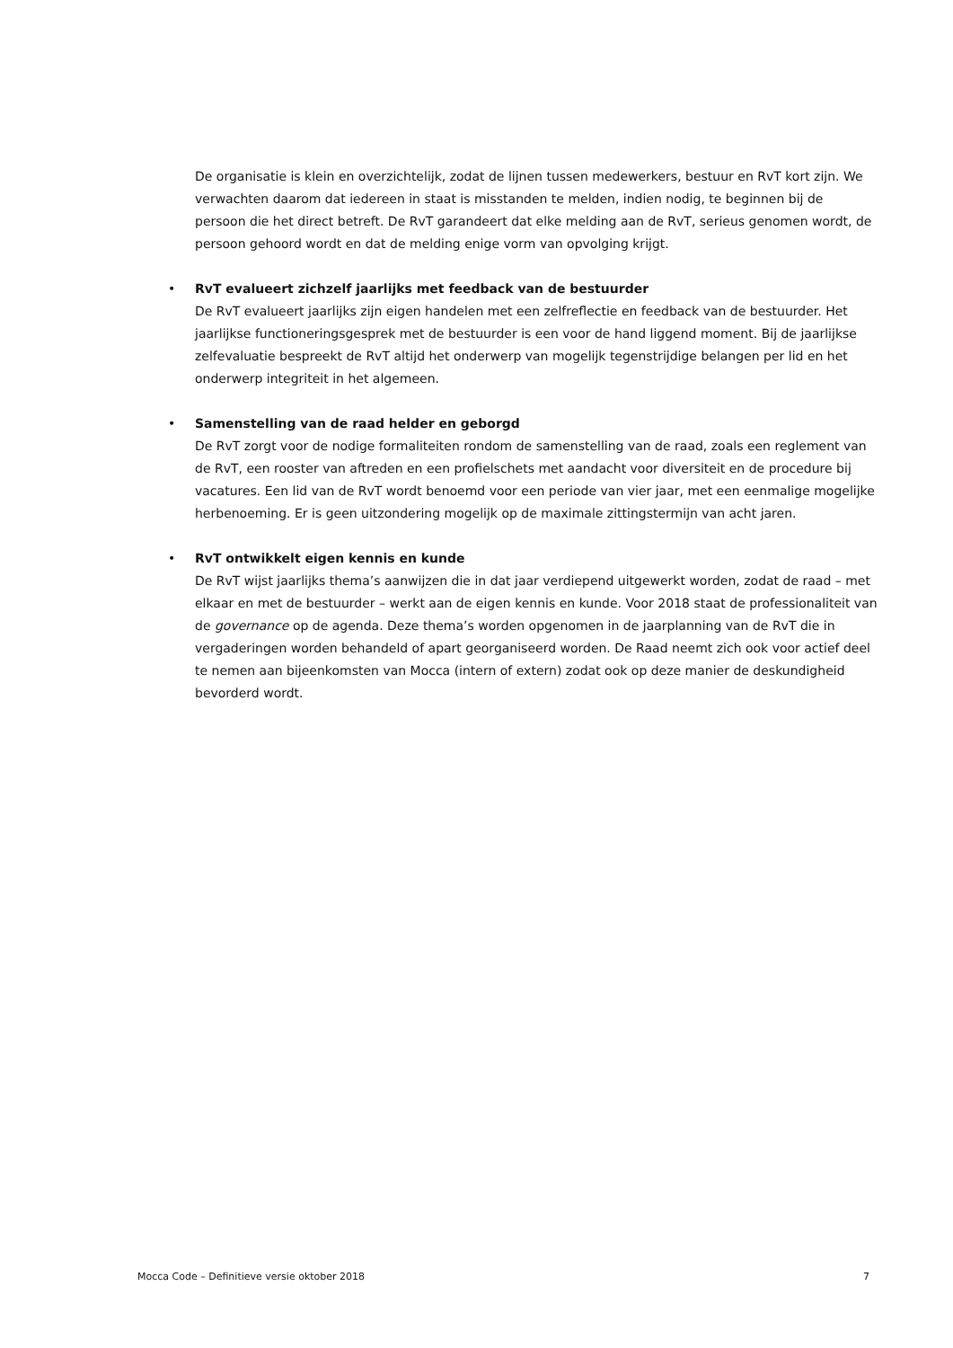De organisatie is klein en overzichtelijk, zodat de lijnen tussen medewerkers, bestuur en RvT kort zijn. We verwachten daarom dat iedereen in staat is misstanden te melden, indien nodig, te beginnen bij de persoon die het direct betreft. De RvT garandeert dat elke melding aan de RvT, serieus genomen wordt, de persoon gehoord wordt en dat de melding enige vorm van opvolging krijgt.
• RvT evalueert zichzelf jaarlijks met feedback van de bestuurder
De RvT evalueert jaarlijks zijn eigen handelen met een zelfreflectie en feedback van de bestuurder. Het jaarlijkse functioneringsgesprek met de bestuurder is een voor de hand liggend moment. Bij de jaarlijkse zelfevaluatie bespreekt de RvT altijd het onderwerp van mogelijk tegenstrijdige belangen per lid en het onderwerp integriteit in het algemeen.
• Samenstelling van de raad helder en geborgd
De RvT zorgt voor de nodige formaliteiten rondom de samenstelling van de raad, zoals een reglement van de RvT, een rooster van aftreden en een profielschets met aandacht voor diversiteit en de procedure bij vacatures. Een lid van de RvT wordt benoemd voor een periode van vier jaar, met een eenmalige mogelijke herbenoeming. Er is geen uitzondering mogelijk op de maximale zittingstermijn van acht jaren.
• RvT ontwikkelt eigen kennis en kunde
De RvT wijst jaarlijks thema’s aanwijzen die in dat jaar verdiepend uitgewerkt worden, zodat de raad – met elkaar en met de bestuurder – werkt aan de eigen kennis en kunde. Voor 2018 staat de professionaliteit van de governance op de agenda. Deze thema’s worden opgenomen in de jaarplanning van de RvT die in vergaderingen worden behandeld of apart georganiseerd worden. De Raad neemt zich ook voor actief deel te nemen aan bijeenkomsten van Mocca (intern of extern) zodat ook op deze manier de deskundigheid bevorderd wordt.
Mocca Code – Definitieve versie oktober 2018 7